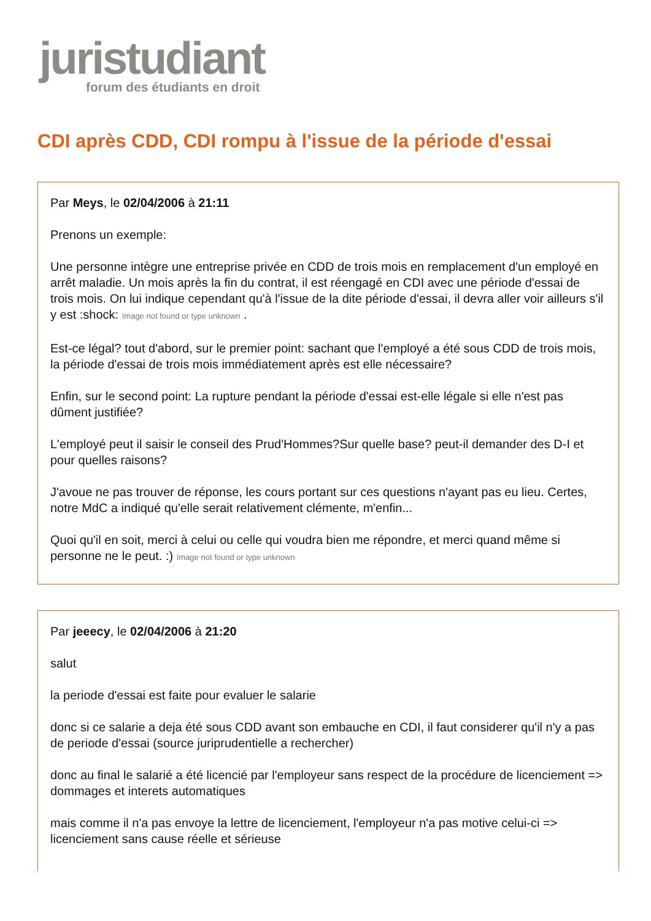juristudiant
forum des étudiants en droit
CDI après CDD, CDI rompu à l'issue de la période d'essai
Par Meys, le 02/04/2006 à 21:11
Prenons un exemple:
Une personne intègre une entreprise privée en CDD de trois mois en remplacement d'un employé en arrêt maladie. Un mois après la fin du contrat, il est réengagé en CDI avec une période d'essai de trois mois. On lui indique cependant qu'à l'issue de la dite période d'essai, il devra aller voir ailleurs s'il y est :shock: Image not found or type unknown .
Est-ce légal? tout d'abord, sur le premier point: sachant que l'employé a été sous CDD de trois mois, la période d'essai de trois mois immédiatement après est elle nécessaire?
Enfin, sur le second point: La rupture pendant la période d'essai est-elle légale si elle n'est pas dûment justifiée?
L'employé peut il saisir le conseil des Prud'Hommes?Sur quelle base? peut-il demander des D-I et pour quelles raisons?
J'avoue ne pas trouver de réponse, les cours portant sur ces questions n'ayant pas eu lieu. Certes, notre MdC a indiqué qu'elle serait relativement clémente, m'enfin...
Quoi qu'il en soit, merci à celui ou celle qui voudra bien me répondre, et merci quand même si personne ne le peut. :) Image not found or type unknown
Par jeeecy, le 02/04/2006 à 21:20
salut
la periode d'essai est faite pour evaluer le salarie
donc si ce salarie a deja été sous CDD avant son embauche en CDI, il faut considerer qu'il n'y a pas de periode d'essai (source juriprudentielle a rechercher)
donc au final le salarié a été licencié par l'employeur sans respect de la procédure de licenciement => dommages et interets automatiques
mais comme il n'a pas envoye la lettre de licenciement, l'employeur n'a pas motive celui-ci => licenciement sans cause réelle et sérieuse